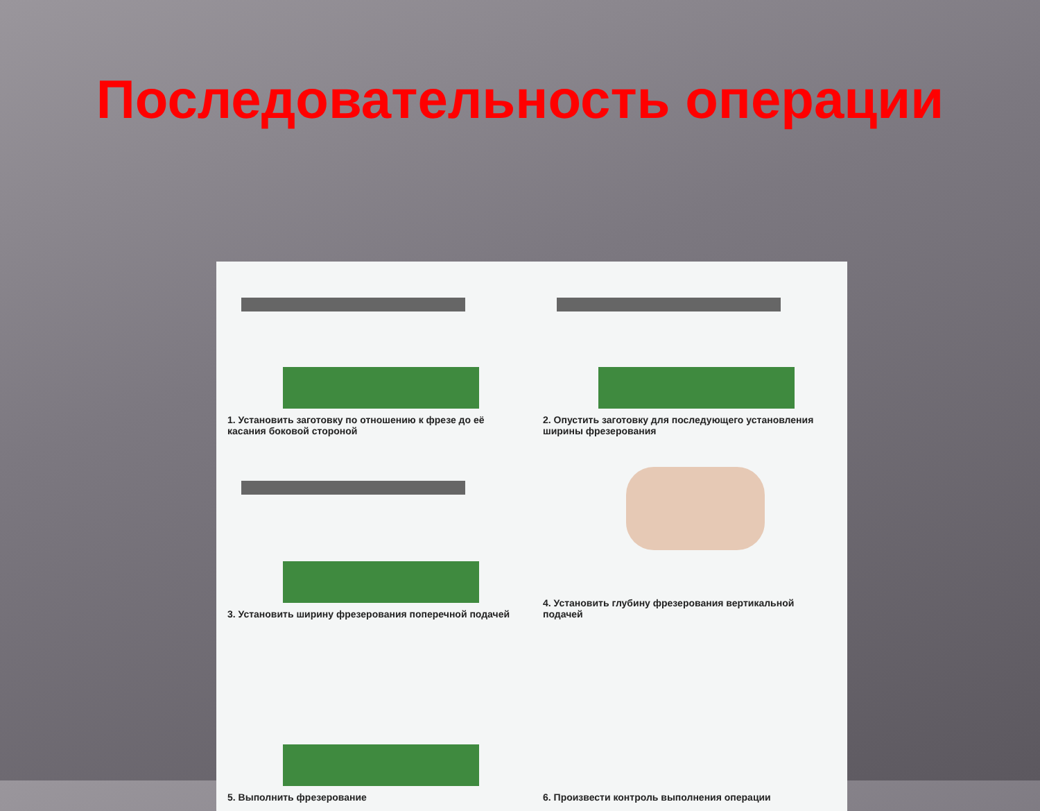Последовательность операции
1. Установить заготовку по отношению к фрезе до её касания боковой стороной
2. Опустить заготовку для последующего установления ширины фрезерования
3. Установить ширину фрезерования поперечной подачей
4. Установить глубину фрезерования вертикальной подачей
5. Выполнить фрезерование
6. Произвести контроль выполнения операции